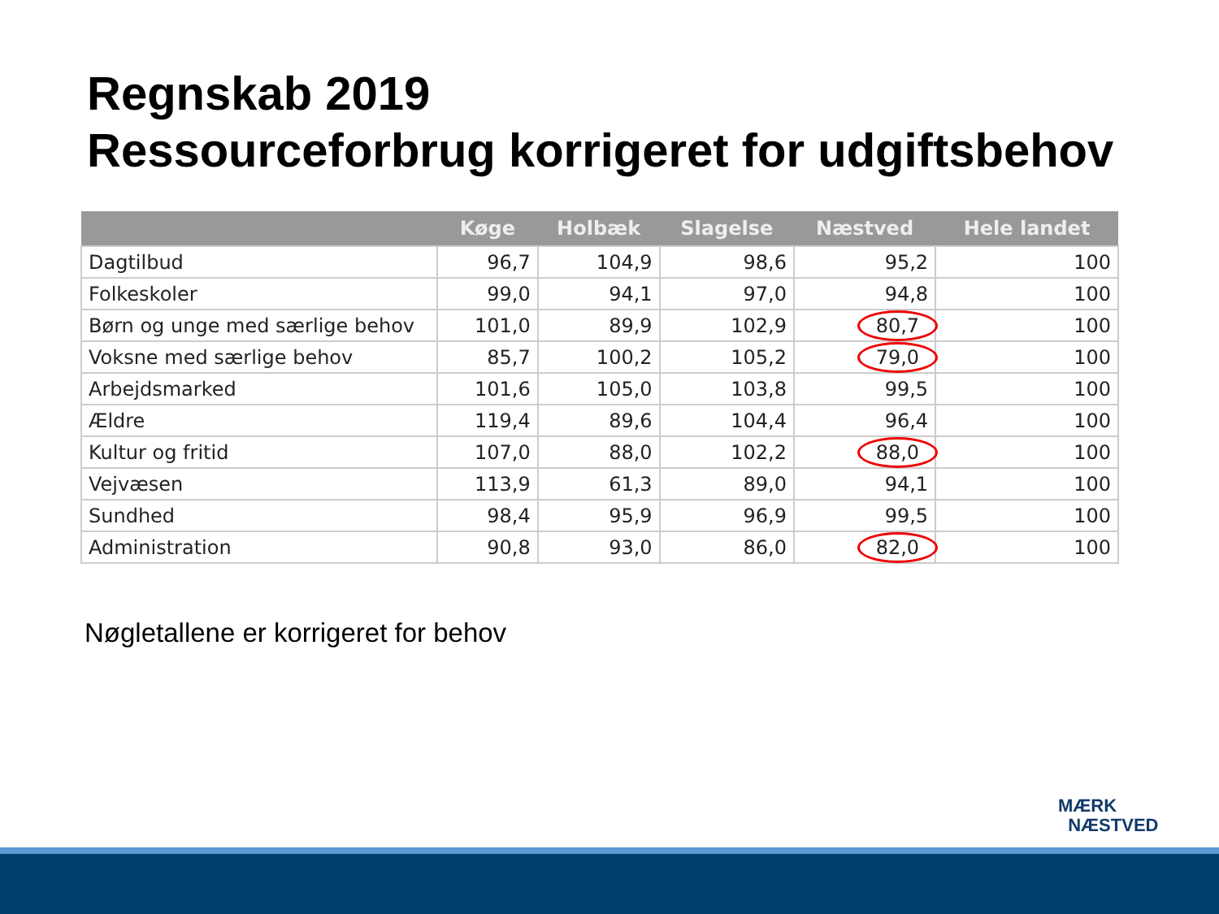Regnskab 2019
Ressourceforbrug korrigeret for udgiftsbehov
| | Køge | Holbæk | Slagelse | Næstved | Hele landet |
| --- | --- | --- | --- | --- | --- |
| Dagtilbud | 96,7 | 104,9 | 98,6 | 95,2 | 100 |
| Folkeskoler | 99,0 | 94,1 | 97,0 | 94,8 | 100 |
| Børn og unge med særlige behov | 101,0 | 89,9 | 102,9 | 80,7 | 100 |
| Voksne med særlige behov | 85,7 | 100,2 | 105,2 | 79,0 | 100 |
| Arbejdsmarked | 101,6 | 105,0 | 103,8 | 99,5 | 100 |
| Ældre | 119,4 | 89,6 | 104,4 | 96,4 | 100 |
| Kultur og fritid | 107,0 | 88,0 | 102,2 | 88,0 | 100 |
| Vejvæsen | 113,9 | 61,3 | 89,0 | 94,1 | 100 |
| Sundhed | 98,4 | 95,9 | 96,9 | 99,5 | 100 |
| Administration | 90,8 | 93,0 | 86,0 | 82,0 | 100 |
Nøgletallene er korrigeret for behov
MÆRK
NÆSTVED